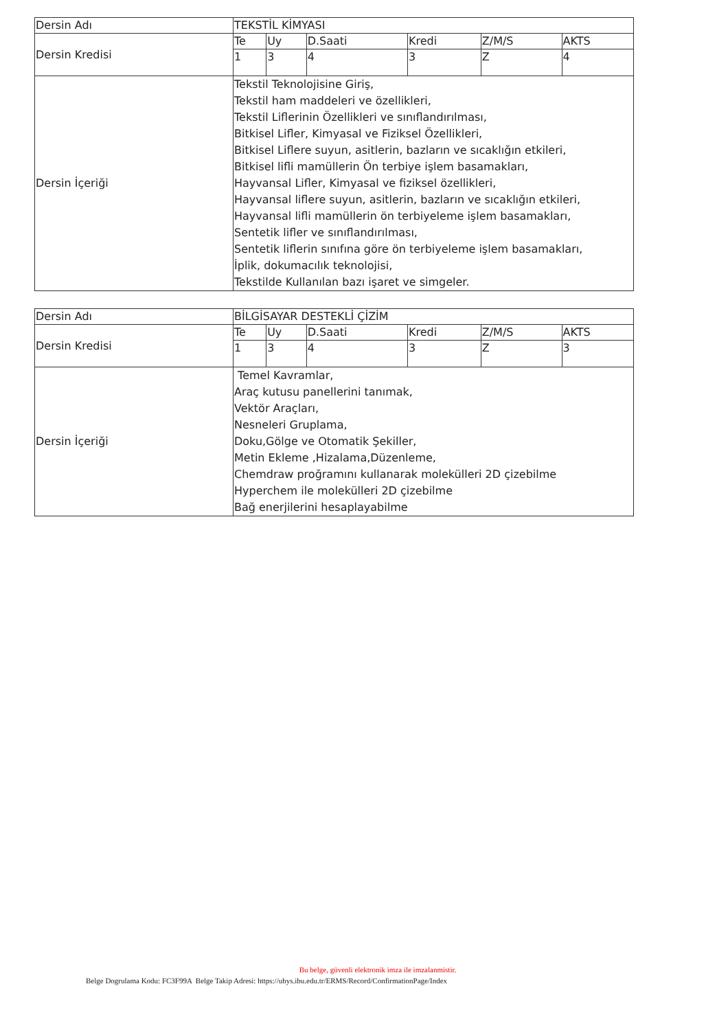| Dersin Adı | TEKSTİL KİMYASI | | | | | |
| Dersin Kredisi | Te | Uy | D.Saati | Kredi | Z/M/S | AKTS |
| | 1 | 3 | 4 | 3 | Z | 4 |
| Dersin İçeriği | Tekstil Teknolojisine Giriş, Tekstil ham maddeleri ve özellikleri, Tekstil Liflerinin Özellikleri ve sınıflandırılması, Bitkisel Lifler, Kimyasal ve Fiziksel Özellikleri, Bitkisel Liflere suyun, asitlerin, bazların ve sıcaklığın etkileri, Bitkisel lifli mamüllerin Ön terbiye işlem basamakları, Hayvansal Lifler, Kimyasal ve fiziksel özellikleri, Hayvansal liflere suyun, asitlerin, bazların ve sıcaklığın etkileri, Hayvansal lifli mamüllerin ön terbiyeleme işlem basamakları, Sentetik lifler ve sınıflandırılması, Sentetik liflerin sınıfına göre ön terbiyeleme işlem basamakları, İplik, dokumacılık teknolojisi, Tekstilde Kullanılan bazı işaret ve simgeler. | | | | | |
| Dersin Adı | BİLGİSAYAR DESTEKLİ ÇİZİM | | | | | |
| Dersin Kredisi | Te | Uy | D.Saati | Kredi | Z/M/S | AKTS |
| | 1 | 3 | 4 | 3 | Z | 3 |
| Dersin İçeriği | Temel Kavramlar, Araç kutusu panellerini tanımak, Vektör Araçları, Nesneleri Gruplama, Doku,Gölge ve Otomatik Şekiller, Metin Ekleme ,Hizalama,Düzenleme, Chemdraw proğramını kullanarak molekülleri 2D çizebilme Hyperchem ile molekülleri 2D çizebilme Bağ enerjilerini hesaplayabilme | | | | | |
Bu belge, güvenli elektronik imza ile imzalanmistir.
Belge Dogrulama Kodu: FC3F99A Belge Takip Adresi: https://ubys.ibu.edu.tr/ERMS/Record/ConfirmationPage/Index